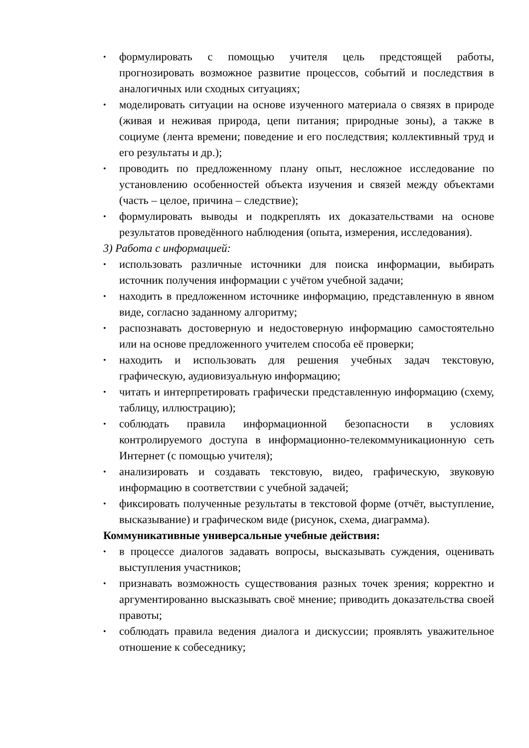• формулировать с помощью учителя цель предстоящей работы, прогнозировать возможное развитие процессов, событий и последствия в аналогичных или сходных ситуациях;
• моделировать ситуации на основе изученного материала о связях в природе (живая и неживая природа, цепи питания; природные зоны), а также в социуме (лента времени; поведение и его последствия; коллективный труд и его результаты и др.);
• проводить по предложенному плану опыт, несложное исследование по установлению особенностей объекта изучения и связей между объектами (часть – целое, причина – следствие);
• формулировать выводы и подкреплять их доказательствами на основе результатов проведённого наблюдения (опыта, измерения, исследования).
3) Работа с информацией:
• использовать различные источники для поиска информации, выбирать источник получения информации с учётом учебной задачи;
• находить в предложенном источнике информацию, представленную в явном виде, согласно заданному алгоритму;
• распознавать достоверную и недостоверную информацию самостоятельно или на основе предложенного учителем способа её проверки;
• находить и использовать для решения учебных задач текстовую, графическую, аудиовизуальную информацию;
• читать и интерпретировать графически представленную информацию (схему, таблицу, иллюстрацию);
• соблюдать правила информационной безопасности в условиях контролируемого доступа в информационно-телекоммуникационную сеть Интернет (с помощью учителя);
• анализировать и создавать текстовую, видео, графическую, звуковую информацию в соответствии с учебной задачей;
• фиксировать полученные результаты в текстовой форме (отчёт, выступление, высказывание) и графическом виде (рисунок, схема, диаграмма).
Коммуникативные универсальные учебные действия:
• в процессе диалогов задавать вопросы, высказывать суждения, оценивать выступления участников;
• признавать возможность существования разных точек зрения; корректно и аргументированно высказывать своё мнение; приводить доказательства своей правоты;
• соблюдать правила ведения диалога и дискуссии; проявлять уважительное отношение к собеседнику;